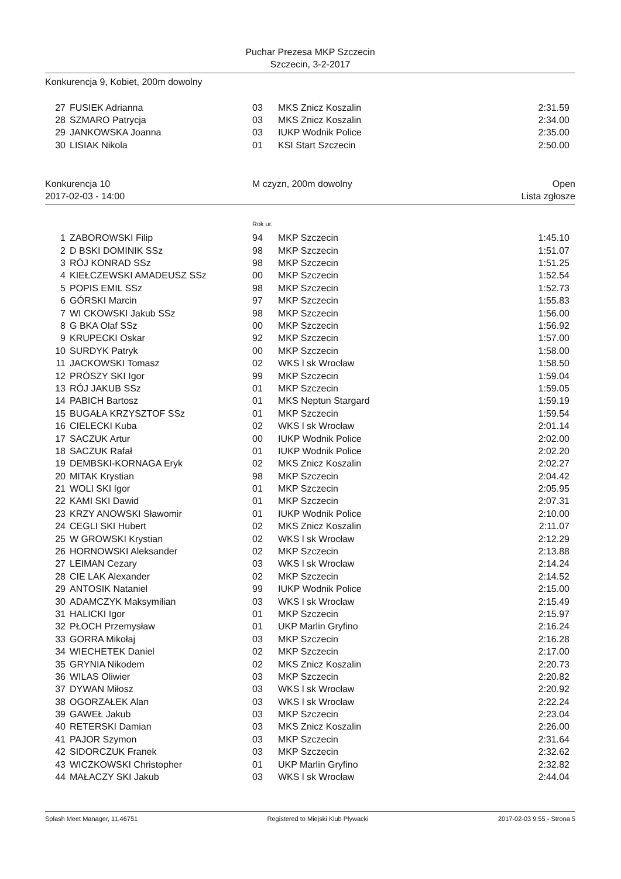Puchar Prezesa MKP Szczecin
Szczecin, 3-2-2017
Konkurencja 9, Kobiet, 200m dowolny
| 27 | FUSIEK Adrianna | 03 | MKS Znicz Koszalin | 2:31.59 |
| 28 | SZMARO Patrycja | 03 | MKS Znicz Koszalin | 2:34.00 |
| 29 | JANKOWSKA Joanna | 03 | IUKP Wodnik Police | 2:35.00 |
| 30 | LISIAK Nikola | 01 | KSI Start Szczecin | 2:50.00 |
Konkurencja 10
2017-02-03 - 14:00
M czyzn, 200m dowolny Open
Lista zgłosze
Rok ur.
| 1 | ZABOROWSKI Filip | 94 | MKP Szczecin | 1:45.10 |
| 2 | D BSKI DOMINIK SSz | 98 | MKP Szczecin | 1:51.07 |
| 3 | RÓJ KONRAD SSz | 98 | MKP Szczecin | 1:51.25 |
| 4 | KIEŁCZEWSKI AMADEUSZ SSz | 00 | MKP Szczecin | 1:52.54 |
| 5 | POPIS EMIL SSz | 98 | MKP Szczecin | 1:52.73 |
| 6 | GÓRSKI Marcin | 97 | MKP Szczecin | 1:55.83 |
| 7 | WI CKOWSKI Jakub SSz | 98 | MKP Szczecin | 1:56.00 |
| 8 | G BKA Olaf SSz | 00 | MKP Szczecin | 1:56.92 |
| 9 | KRUPECKI Oskar | 92 | MKP Szczecin | 1:57.00 |
| 10 | SURDYK Patryk | 00 | MKP Szczecin | 1:58.00 |
| 11 | JACKOWSKI Tomasz | 02 | WKS l sk Wrocław | 1:58.50 |
| 12 | PRÓSZY SKI Igor | 99 | MKP Szczecin | 1:59.04 |
| 13 | RÓJ JAKUB SSz | 01 | MKP Szczecin | 1:59.05 |
| 14 | PABICH Bartosz | 01 | MKS Neptun Stargard | 1:59.19 |
| 15 | BUGAŁA KRZYSZTOF SSz | 01 | MKP Szczecin | 1:59.54 |
| 16 | CIELECKI Kuba | 02 | WKS l sk Wrocław | 2:01.14 |
| 17 | SACZUK Artur | 00 | IUKP Wodnik Police | 2:02.00 |
| 18 | SACZUK Rafał | 01 | IUKP Wodnik Police | 2:02.20 |
| 19 | DEMBSKI-KORNAGA Eryk | 02 | MKS Znicz Koszalin | 2:02.27 |
| 20 | MITAK Krystian | 98 | MKP Szczecin | 2:04.42 |
| 21 | WOLI SKI Igor | 01 | MKP Szczecin | 2:05.95 |
| 22 | KAMI SKI Dawid | 01 | MKP Szczecin | 2:07.31 |
| 23 | KRZY ANOWSKI Sławomir | 01 | IUKP Wodnik Police | 2:10.00 |
| 24 | CEGLI SKI Hubert | 02 | MKS Znicz Koszalin | 2:11.07 |
| 25 | W GROWSKI Krystian | 02 | WKS l sk Wrocław | 2:12.29 |
| 26 | HORNOWSKI Aleksander | 02 | MKP Szczecin | 2:13.88 |
| 27 | LEIMAN Cezary | 03 | WKS l sk Wrocław | 2:14.24 |
| 28 | CIE LAK Alexander | 02 | MKP Szczecin | 2:14.52 |
| 29 | ANTOSIK Nataniel | 99 | IUKP Wodnik Police | 2:15.00 |
| 30 | ADAMCZYK Maksymilian | 03 | WKS l sk Wrocław | 2:15.49 |
| 31 | HALICKI Igor | 01 | MKP Szczecin | 2:15.97 |
| 32 | PŁOCH Przemysław | 01 | UKP Marlin Gryfino | 2:16.24 |
| 33 | GORRA Mikołaj | 03 | MKP Szczecin | 2:16.28 |
| 34 | WIECHETEK Daniel | 02 | MKP Szczecin | 2:17.00 |
| 35 | GRYNIA Nikodem | 02 | MKS Znicz Koszalin | 2:20.73 |
| 36 | WILAS Oliwier | 03 | MKP Szczecin | 2:20.82 |
| 37 | DYWAN Miłosz | 03 | WKS l sk Wrocław | 2:20.92 |
| 38 | OGORZAŁEK Alan | 03 | WKS l sk Wrocław | 2:22.24 |
| 39 | GAWEŁ Jakub | 03 | MKP Szczecin | 2:23.04 |
| 40 | RETERSKI Damian | 03 | MKS Znicz Koszalin | 2:26.00 |
| 41 | PAJOR Szymon | 03 | MKP Szczecin | 2:31.64 |
| 42 | SIDORCZUK Franek | 03 | MKP Szczecin | 2:32.62 |
| 43 | WICZKOWSKI Christopher | 01 | UKP Marlin Gryfino | 2:32.82 |
| 44 | MAŁACZY SKI Jakub | 03 | WKS l sk Wrocław | 2:44.04 |
Splash Meet Manager, 11.46751 Registered to Miejski Klub Plywacki 2017-02-03 9:55 - Strona 5